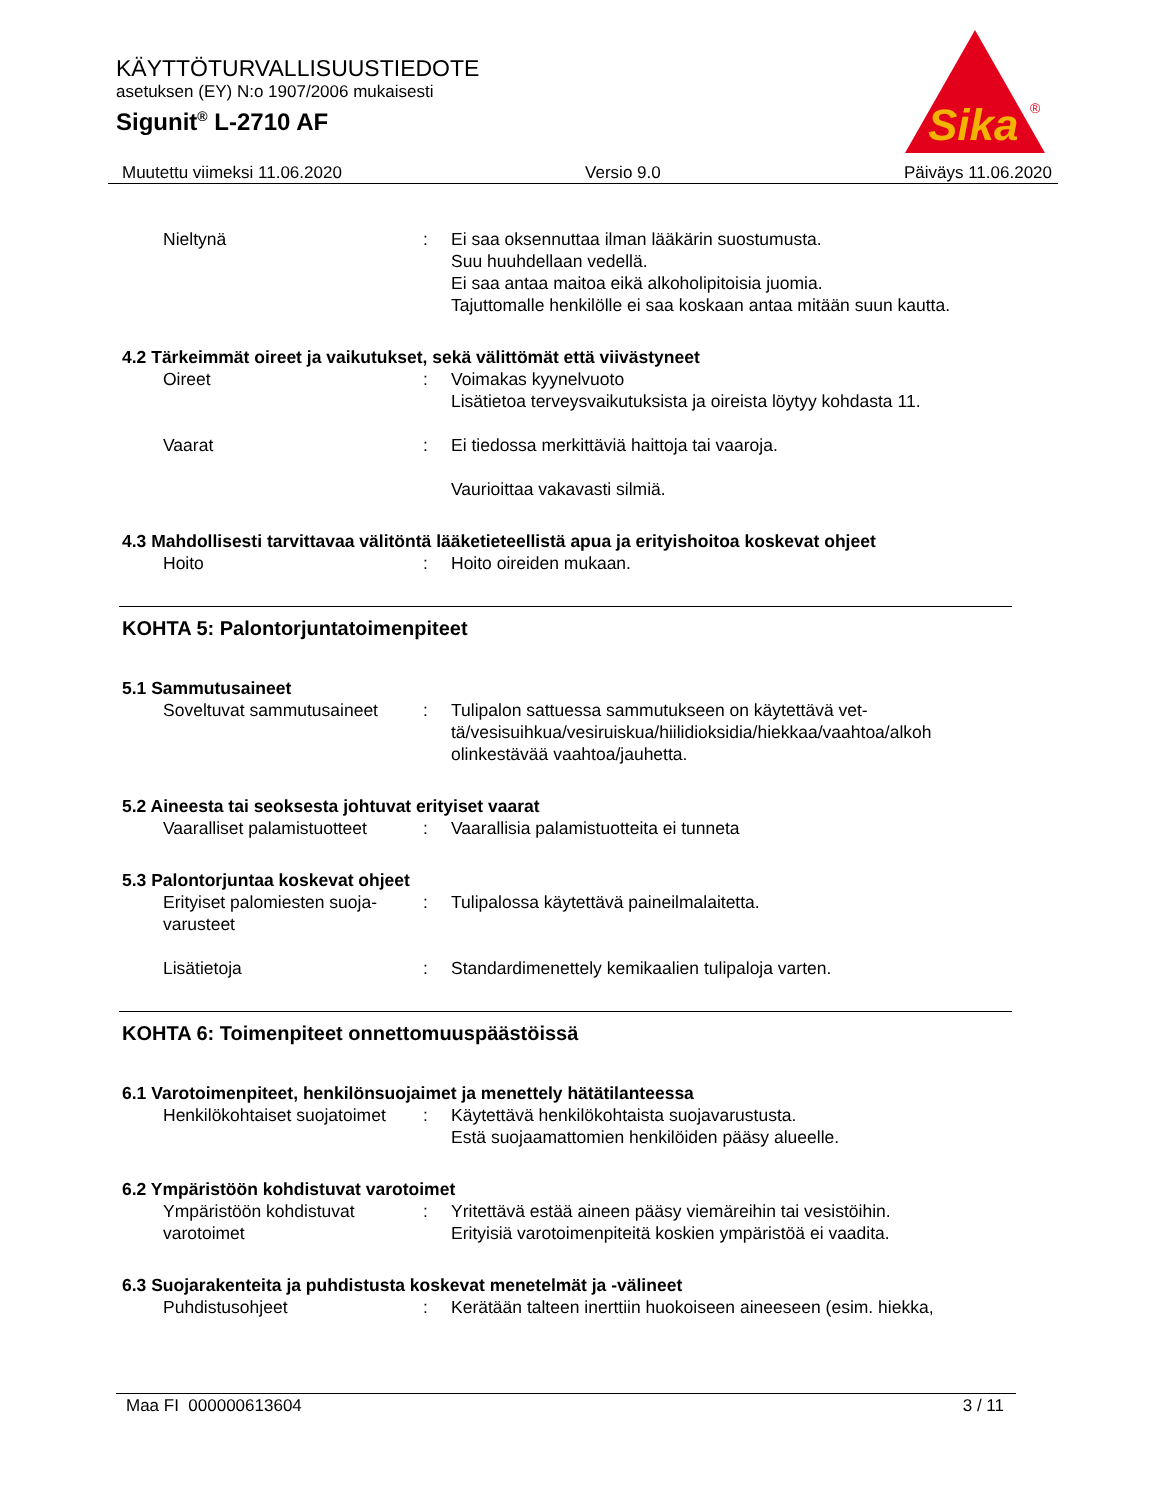KÄYTTÖTURVALLISUUSTIEDOTE
asetuksen (EY) N:o 1907/2006 mukaisesti
Sigunit<sup>®</sup> L-2710 AF
Sika
®
Muutettu viimeksi 11.06.2020 Versio 9.0 Päiväys 11.06.2020
Nieltynä : Ei saa oksennuttaa ilman lääkärin suostumusta.
Suu huuhdellaan vedellä.
Ei saa antaa maitoa eikä alkoholipitoisia juomia.
Tajuttomalle henkilölle ei saa koskaan antaa mitään suun kautta.
4.2 Tärkeimmät oireet ja vaikutukset, sekä välittömät että viivästyneet
Oireet : Voimakas kyynelvuoto
Lisätietoa terveysvaikutuksista ja oireista löytyy kohdasta 11.
Vaarat : Ei tiedossa merkittäviä haittoja tai vaaroja.
Vaurioittaa vakavasti silmiä.
4.3 Mahdollisesti tarvittavaa välitöntä lääketieteellistä apua ja erityishoitoa koskevat ohjeet
Hoito : Hoito oireiden mukaan.
KOHTA 5: Palontorjuntatoimenpiteet
5.1 Sammutusaineet
Soveltuvat sammutusaineet
: Tulipalon sattuessa sammutukseen on käytettävä vet-
tä/vesisuihkua/vesiruiskua/hiilidioksidia/hiekkaa/vaahtoa/alkoh
olinkestävää vaahtoa/jauhetta.
5.2 Aineesta tai seoksesta johtuvat erityiset vaarat
Vaaralliset palamistuotteet
: Vaarallisia palamistuotteita ei tunneta
5.3 Palontorjuntaa koskevat ohjeet
Erityiset palomiesten suoja-
varusteet
: Tulipalossa käytettävä paineilmalaitetta.
Lisätietoja : Standardimenettely kemikaalien tulipaloja varten.
KOHTA 6: Toimenpiteet onnettomuuspäästöissä
6.1 Varotoimenpiteet, henkilönsuojaimet ja menettely hätätilanteessa
Henkilökohtaiset suojatoimet
: Käytettävä henkilökohtaista suojavarustusta.
Estä suojaamattomien henkilöiden pääsy alueelle.
6.2 Ympäristöön kohdistuvat varotoimet
Ympäristöön kohdistuvat
varotoimet
: Yritettävä estää aineen pääsy viemäreihin tai vesistöihin.
Erityisiä varotoimenpiteitä koskien ympäristöä ei vaadita.
6.3 Suojarakenteita ja puhdistusta koskevat menetelmät ja -välineet
Puhdistusohjeet : Kerätään talteen inerttiin huokoiseen aineeseen (esim. hiekka,
Maa FI 000000613604 3 / 11